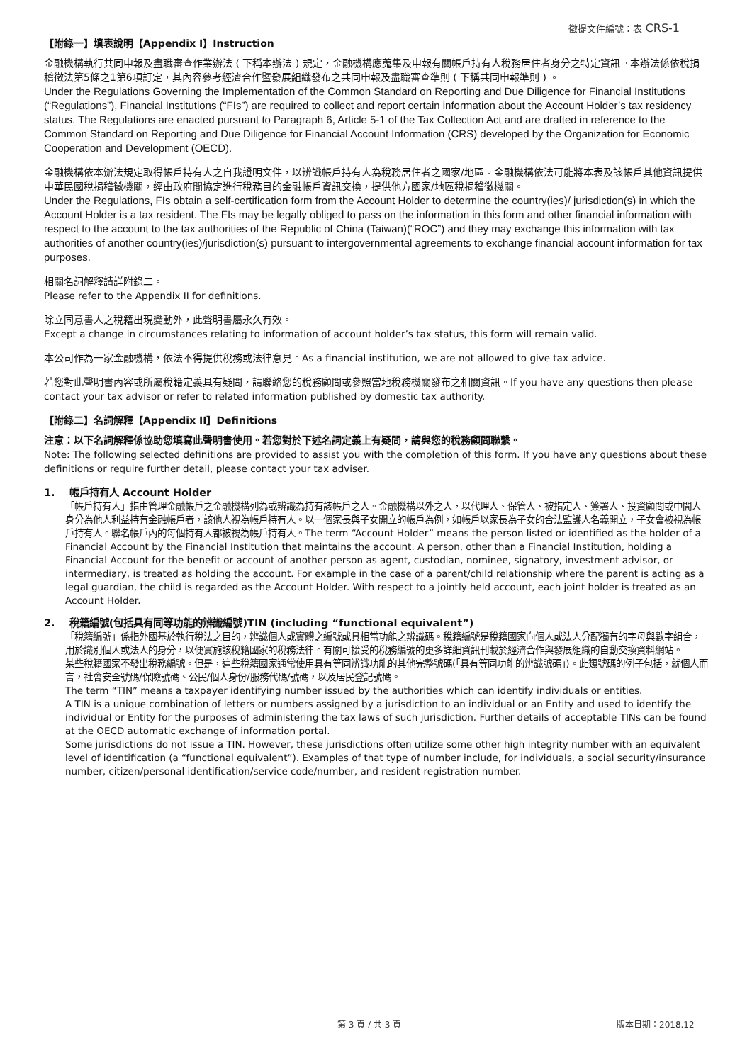徵提文件編號：表 CRS-1
【附錄一】填表說明【Appendix I】Instruction
金融機構執行共同申報及盡職審查作業辦法 ( 下稱本辦法 ) 規定，金融機構應蒐集及申報有關帳戶持有人稅務居住者身分之特定資訊。本辦法係依稅捐稽徵法第5條之1第6項訂定，其內容參考經濟合作暨發展組織發布之共同申報及盡職審查準則 ( 下稱共同申報準則 ) 。
Under the Regulations Governing the Implementation of the Common Standard on Reporting and Due Diligence for Financial Institutions (“Regulations”), Financial Institutions (“FIs”) are required to collect and report certain information about the Account Holder’s tax residency status. The Regulations are enacted pursuant to Paragraph 6, Article 5-1 of the Tax Collection Act and are drafted in reference to the Common Standard on Reporting and Due Diligence for Financial Account Information (CRS) developed by the Organization for Economic Cooperation and Development (OECD).
金融機構依本辦法規定取得帳戶持有人之自我證明文件，以辨識帳戶持有人為稅務居住者之國家/地區。金融機構依法可能將本表及該帳戶其他資訊提供中華民國稅捐稽徵機關，經由政府間協定進行稅務目的金融帳戶資訊交換，提供他方國家/地區稅捐稽徵機關。
Under the Regulations, FIs obtain a self-certification form from the Account Holder to determine the country(ies)/ jurisdiction(s) in which the Account Holder is a tax resident. The FIs may be legally obliged to pass on the information in this form and other financial information with respect to the account to the tax authorities of the Republic of China (Taiwan)(“ROC”) and they may exchange this information with tax authorities of another country(ies)/jurisdiction(s) pursuant to intergovernmental agreements to exchange financial account information for tax purposes.
相關名詞解釋請詳附錄二。
Please refer to the Appendix II for definitions.
除立同意書人之稅籍出現變動外，此聲明書屬永久有效。
Except a change in circumstances relating to information of account holder’s tax status, this form will remain valid.
本公司作為一家金融機構，依法不得提供稅務或法律意見。As a financial institution, we are not allowed to give tax advice.
若您對此聲明書內容或所屬稅籍定義具有疑問，請聯絡您的稅務顧問或參照當地稅務機關發布之相關資訊。If you have any questions then please contact your tax advisor or refer to related information published by domestic tax authority.
【附錄二】名詞解釋【Appendix II】Definitions
注意：以下名詞解釋係協助您填寫此聲明書使用。若您對於下述名詞定義上有疑問，請與您的稅務顧問聯繫。
Note: The following selected definitions are provided to assist you with the completion of this form. If you have any questions about these definitions or require further detail, please contact your tax adviser.
1. 帳戶持有人 Account Holder
「帳戶持有人」指由管理金融帳戶之金融機構列為或辨識為持有該帳戶之人。金融機構以外之人，以代理人、保管人、被指定人、簽署人、投資顧問或中間人身分為他人利益持有金融帳戶者，該他人視為帳戶持有人。以一個家長與子女開立的帳戶為例，如帳戶以家長為子女的合法監護人名義開立，子女會被視為帳戶持有人。聯名帳戶內的每個持有人都被視為帳戶持有人。The term “Account Holder” means the person listed or identified as the holder of a Financial Account by the Financial Institution that maintains the account. A person, other than a Financial Institution, holding a Financial Account for the benefit or account of another person as agent, custodian, nominee, signatory, investment advisor, or intermediary, is treated as holding the account. For example in the case of a parent/child relationship where the parent is acting as a legal guardian, the child is regarded as the Account Holder. With respect to a jointly held account, each joint holder is treated as an Account Holder.
2. 稅籍編號(包括具有同等功能的辨識編號)TIN (including “functional equivalent”)
「稅籍編號」係指外國基於執行稅法之目的，辨識個人或實體之編號或具相當功能之辨識碼。稅籍編號是稅籍國家向個人或法人分配獨有的字母與數字組合，用於識別個人或法人的身分，以便實施該稅籍國家的稅務法律。有關可接受的稅務編號的更多詳細資訊刊載於經濟合作與發展組織的自動交換資料網站。
某些稅籍國家不發出稅務編號。但是，這些稅籍國家通常使用具有等同辨識功能的其他完整號碼(「具有等同功能的辨識號碼」)。此類號碼的例子包括，就個人而言，社會安全號碼/保險號碼、公民/個人身份/服務代碼/號碼，以及居民登記號碼。
The term “TIN” means a taxpayer identifying number issued by the authorities which can identify individuals or entities.
A TIN is a unique combination of letters or numbers assigned by a jurisdiction to an individual or an Entity and used to identify the individual or Entity for the purposes of administering the tax laws of such jurisdiction. Further details of acceptable TINs can be found at the OECD automatic exchange of information portal.
Some jurisdictions do not issue a TIN. However, these jurisdictions often utilize some other high integrity number with an equivalent level of identification (a “functional equivalent”). Examples of that type of number include, for individuals, a social security/insurance number, citizen/personal identification/service code/number, and resident registration number.
第 3 頁 / 共 3 頁 版本日期：2018.12